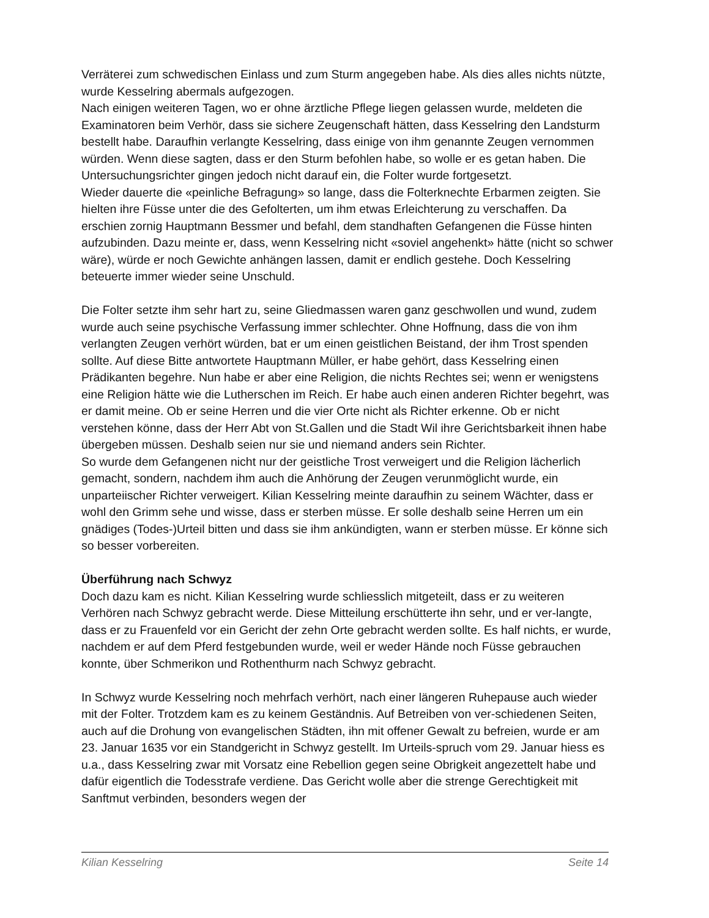Verräterei zum schwedischen Einlass und zum Sturm angegeben habe. Als dies alles nichts nützte, wurde Kesselring abermals aufgezogen.
Nach einigen weiteren Tagen, wo er ohne ärztliche Pflege liegen gelassen wurde, meldeten die Examinatoren beim Verhör, dass sie sichere Zeugenschaft hätten, dass Kesselring den Landsturm bestellt habe. Daraufhin verlangte Kesselring, dass einige von ihm genannte Zeugen vernommen würden. Wenn diese sagten, dass er den Sturm befohlen habe, so wolle er es getan haben. Die Untersuchungsrichter gingen jedoch nicht darauf ein, die Folter wurde fortgesetzt.
Wieder dauerte die «peinliche Befragung» so lange, dass die Folterknechte Erbarmen zeigten. Sie hielten ihre Füsse unter die des Gefolterten, um ihm etwas Erleichterung zu verschaffen. Da erschien zornig Hauptmann Bessmer und befahl, dem standhaften Gefangenen die Füsse hinten aufzubinden. Dazu meinte er, dass, wenn Kesselring nicht «soviel angehenkt» hätte (nicht so schwer wäre), würde er noch Gewichte anhängen lassen, damit er endlich gestehe. Doch Kesselring beteuerte immer wieder seine Unschuld.
Die Folter setzte ihm sehr hart zu, seine Gliedmassen waren ganz geschwollen und wund, zudem wurde auch seine psychische Verfassung immer schlechter. Ohne Hoffnung, dass die von ihm verlangten Zeugen verhört würden, bat er um einen geistlichen Beistand, der ihm Trost spenden sollte. Auf diese Bitte antwortete Hauptmann Müller, er habe gehört, dass Kesselring einen Prädikanten begehre. Nun habe er aber eine Religion, die nichts Rechtes sei; wenn er wenigstens eine Religion hätte wie die Lutherschen im Reich. Er habe auch einen anderen Richter begehrt, was er damit meine. Ob er seine Herren und die vier Orte nicht als Richter erkenne. Ob er nicht verstehen könne, dass der Herr Abt von St.Gallen und die Stadt Wil ihre Gerichtsbarkeit ihnen habe übergeben müssen. Deshalb seien nur sie und niemand anders sein Richter.
So wurde dem Gefangenen nicht nur der geistliche Trost verweigert und die Religion lächerlich gemacht, sondern, nachdem ihm auch die Anhörung der Zeugen verunmöglicht wurde, ein unparteiischer Richter verweigert. Kilian Kesselring meinte daraufhin zu seinem Wächter, dass er wohl den Grimm sehe und wisse, dass er sterben müsse. Er solle deshalb seine Herren um ein gnädiges (Todes-)Urteil bitten und dass sie ihm ankündigten, wann er sterben müsse. Er könne sich so besser vorbereiten.
Überführung nach Schwyz
Doch dazu kam es nicht. Kilian Kesselring wurde schliesslich mitgeteilt, dass er zu weiteren Verhören nach Schwyz gebracht werde. Diese Mitteilung erschütterte ihn sehr, und er ver-langte, dass er zu Frauenfeld vor ein Gericht der zehn Orte gebracht werden sollte. Es half nichts, er wurde, nachdem er auf dem Pferd festgebunden wurde, weil er weder Hände noch Füsse gebrauchen konnte, über Schmerikon und Rothenthurm nach Schwyz gebracht.
In Schwyz wurde Kesselring noch mehrfach verhört, nach einer längeren Ruhepause auch wieder mit der Folter. Trotzdem kam es zu keinem Geständnis. Auf Betreiben von ver-schiedenen Seiten, auch auf die Drohung von evangelischen Städten, ihn mit offener Gewalt zu befreien, wurde er am 23. Januar 1635 vor ein Standgericht in Schwyz gestellt. Im Urteils-spruch vom 29. Januar hiess es u.a., dass Kesselring zwar mit Vorsatz eine Rebellion gegen seine Obrigkeit angezettelt habe und dafür eigentlich die Todesstrafe verdiene. Das Gericht wolle aber die strenge Gerechtigkeit mit Sanftmut verbinden, besonders wegen der
Kilian Kesselring Seite 14